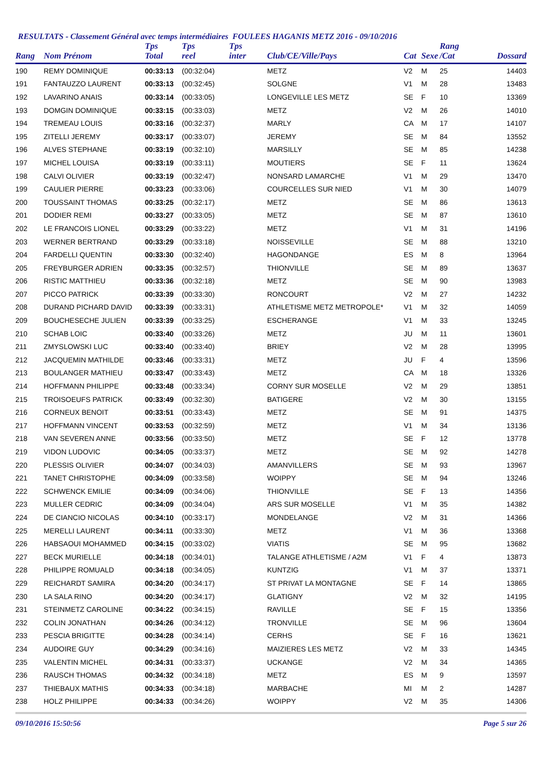RESULTATS - Classement Général avec temps intermédiaires FOULEES HAGANIS METZ 2016 - 09/10/2016
| Rang | Nom Prénom | Tps Total | Tps reel | Tps inter | Club/CE/Ville/Pays | Cat | Sexe | Rang /Cat | Dossard |
| --- | --- | --- | --- | --- | --- | --- | --- | --- | --- |
| 190 | REMY DOMINIQUE | 00:33:13 | (00:32:04) | | METZ | V2 | M | 25 | 14403 |
| 191 | FANTAUZZO LAURENT | 00:33:13 | (00:32:45) | | SOLGNE | V1 | M | 28 | 13483 |
| 192 | LAVARINO ANAIS | 00:33:14 | (00:33:05) | | LONGEVILLE LES METZ | SE | F | 10 | 13369 |
| 193 | DOMGIN DOMINIQUE | 00:33:15 | (00:33:03) | | METZ | V2 | M | 26 | 14010 |
| 194 | TREMEAU LOUIS | 00:33:16 | (00:32:37) | | MARLY | CA | M | 17 | 14107 |
| 195 | ZITELLI JEREMY | 00:33:17 | (00:33:07) | | JEREMY | SE | M | 84 | 13552 |
| 196 | ALVES STEPHANE | 00:33:19 | (00:32:10) | | MARSILLY | SE | M | 85 | 14238 |
| 197 | MICHEL LOUISA | 00:33:19 | (00:33:11) | | MOUTIERS | SE | F | 11 | 13624 |
| 198 | CALVI OLIVIER | 00:33:19 | (00:32:47) | | NONSARD LAMARCHE | V1 | M | 29 | 13470 |
| 199 | CAULIER PIERRE | 00:33:23 | (00:33:06) | | COURCELLES SUR NIED | V1 | M | 30 | 14079 |
| 200 | TOUSSAINT THOMAS | 00:33:25 | (00:32:17) | | METZ | SE | M | 86 | 13613 |
| 201 | DODIER REMI | 00:33:27 | (00:33:05) | | METZ | SE | M | 87 | 13610 |
| 202 | LE FRANCOIS LIONEL | 00:33:29 | (00:33:22) | | METZ | V1 | M | 31 | 14196 |
| 203 | WERNER BERTRAND | 00:33:29 | (00:33:18) | | NOISSEVILLE | SE | M | 88 | 13210 |
| 204 | FARDELLI QUENTIN | 00:33:30 | (00:32:40) | | HAGONDANGE | ES | M | 8 | 13964 |
| 205 | FREYBURGER ADRIEN | 00:33:35 | (00:32:57) | | THIONVILLE | SE | M | 89 | 13637 |
| 206 | RISTIC MATTHIEU | 00:33:36 | (00:32:18) | | METZ | SE | M | 90 | 13983 |
| 207 | PICCO PATRICK | 00:33:39 | (00:33:30) | | RONCOURT | V2 | M | 27 | 14232 |
| 208 | DURAND PICHARD DAVID | 00:33:39 | (00:33:31) | | ATHLETISME METZ METROPOLE* | V1 | M | 32 | 14059 |
| 209 | BOUCHESECHE JULIEN | 00:33:39 | (00:33:25) | | ESCHERANGE | V1 | M | 33 | 13245 |
| 210 | SCHAB LOIC | 00:33:40 | (00:33:26) | | METZ | JU | M | 11 | 13601 |
| 211 | ZMYSLOWSKI LUC | 00:33:40 | (00:33:40) | | BRIEY | V2 | M | 28 | 13995 |
| 212 | JACQUEMIN MATHILDE | 00:33:46 | (00:33:31) | | METZ | JU | F | 4 | 13596 |
| 213 | BOULANGER MATHIEU | 00:33:47 | (00:33:43) | | METZ | CA | M | 18 | 13326 |
| 214 | HOFFMANN PHILIPPE | 00:33:48 | (00:33:34) | | CORNY SUR MOSELLE | V2 | M | 29 | 13851 |
| 215 | TROISOEUFS PATRICK | 00:33:49 | (00:32:30) | | BATIGERE | V2 | M | 30 | 13155 |
| 216 | CORNEUX BENOIT | 00:33:51 | (00:33:43) | | METZ | SE | M | 91 | 14375 |
| 217 | HOFFMANN VINCENT | 00:33:53 | (00:32:59) | | METZ | V1 | M | 34 | 13136 |
| 218 | VAN SEVEREN ANNE | 00:33:56 | (00:33:50) | | METZ | SE | F | 12 | 13778 |
| 219 | VIDON LUDOVIC | 00:34:05 | (00:33:37) | | METZ | SE | M | 92 | 14278 |
| 220 | PLESSIS OLIVIER | 00:34:07 | (00:34:03) | | AMANVILLERS | SE | M | 93 | 13967 |
| 221 | TANET CHRISTOPHE | 00:34:09 | (00:33:58) | | WOIPPY | SE | M | 94 | 13246 |
| 222 | SCHWENCK EMILIE | 00:34:09 | (00:34:06) | | THIONVILLE | SE | F | 13 | 14356 |
| 223 | MULLER CEDRIC | 00:34:09 | (00:34:04) | | ARS SUR MOSELLE | V1 | M | 35 | 14382 |
| 224 | DE CIANCIO NICOLAS | 00:34:10 | (00:33:17) | | MONDELANGE | V2 | M | 31 | 14366 |
| 225 | MERELLI LAURENT | 00:34:11 | (00:33:30) | | METZ | V1 | M | 36 | 13368 |
| 226 | HABSAOUI MOHAMMED | 00:34:15 | (00:33:02) | | VIATIS | SE | M | 95 | 13682 |
| 227 | BECK MURIELLE | 00:34:18 | (00:34:01) | | TALANGE ATHLETISME / A2M | V1 | F | 4 | 13873 |
| 228 | PHILIPPE ROMUALD | 00:34:18 | (00:34:05) | | KUNTZIG | V1 | M | 37 | 13371 |
| 229 | REICHARDT SAMIRA | 00:34:20 | (00:34:17) | | ST PRIVAT LA MONTAGNE | SE | F | 14 | 13865 |
| 230 | LA SALA RINO | 00:34:20 | (00:34:17) | | GLATIGNY | V2 | M | 32 | 14195 |
| 231 | STEINMETZ CAROLINE | 00:34:22 | (00:34:15) | | RAVILLE | SE | F | 15 | 13356 |
| 232 | COLIN JONATHAN | 00:34:26 | (00:34:12) | | TRONVILLE | SE | M | 96 | 13604 |
| 233 | PESCIA BRIGITTE | 00:34:28 | (00:34:14) | | CERHS | SE | F | 16 | 13621 |
| 234 | AUDOIRE GUY | 00:34:29 | (00:34:16) | | MAIZIERES LES METZ | V2 | M | 33 | 14345 |
| 235 | VALENTIN MICHEL | 00:34:31 | (00:33:37) | | UCKANGE | V2 | M | 34 | 14365 |
| 236 | RAUSCH THOMAS | 00:34:32 | (00:34:18) | | METZ | ES | M | 9 | 13597 |
| 237 | THIEBAUX MATHIS | 00:34:33 | (00:34:18) | | MARBACHE | MI | M | 2 | 14287 |
| 238 | HOLZ PHILIPPE | 00:34:33 | (00:34:26) | | WOIPPY | V2 | M | 35 | 14306 |
09/10/2016 15:50:56 Page 5 sur 26